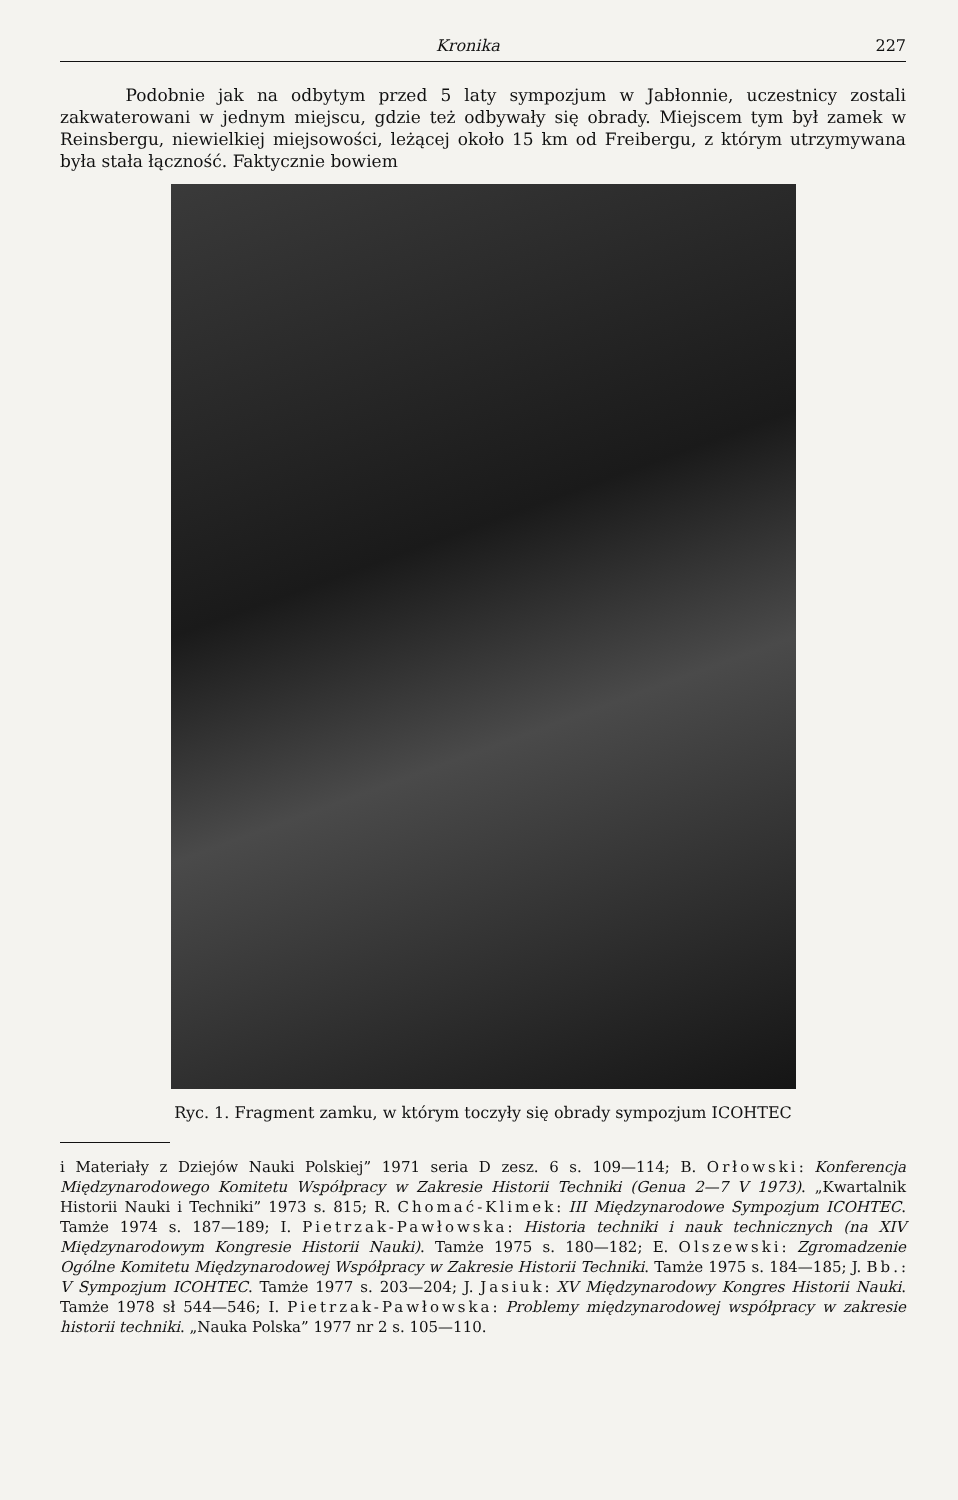Kronika 227
Podobnie jak na odbytym przed 5 laty sympozjum w Jabłonnie, uczestnicy zostali zakwaterowani w jednym miejscu, gdzie też odbywały się obrady. Miejscem tym był zamek w Reinsbergu, niewielkiej miejsowości, leżącej około 15 km od Freibergu, z którym utrzymywana była stała łączność. Faktycznie bowiem
Ryc. 1. Fragment zamku, w którym toczyły się obrady sympozjum ICOHTEC
i Materiały z Dziejów Nauki Polskiej” 1971 seria D zesz. 6 s. 109—114; B. Orłowski: Konferencja Międzynarodowego Komitetu Współpracy w Zakresie Historii Techniki (Genua 2—7 V 1973). „Kwartalnik Historii Nauki i Techniki” 1973 s. 815; R. Chomać-Klimek: III Międzynarodowe Sympozjum ICOHTEC. Tamże 1974 s. 187—189; I. Pietrzak-Pawłowska: Historia techniki i nauk technicznych (na XIV Międzynarodowym Kongresie Historii Nauki). Tamże 1975 s. 180—182; E. Olszewski: Zgromadzenie Ogólne Komitetu Międzynarodowej Współpracy w Zakresie Historii Techniki. Tamże 1975 s. 184—185; J. Bb.: V Sympozjum ICOHTEC. Tamże 1977 s. 203—204; J. Jasiuk: XV Międzynarodowy Kongres Historii Nauki. Tamże 1978 sł 544—546; I. Pietrzak-Pawłowska: Problemy międzynarodowej współpracy w zakresie historii techniki. „Nauka Polska” 1977 nr 2 s. 105—110.